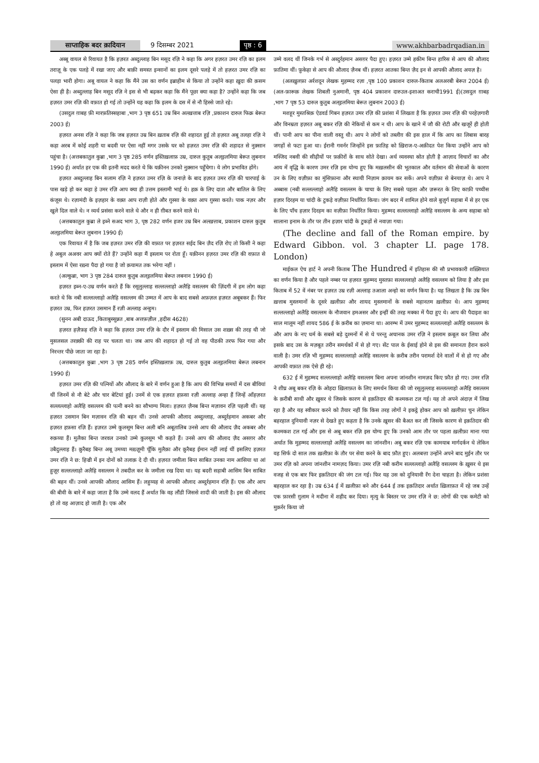साप्ताहिक बदर क़ादियान 9 दिसम्बर 2021 पृष्ठ : 6 www.akhbarbadrqadian.in
अब्बू वायल से रिवायत है कि हज़रत अब्दुल्लाह बिन मसूद रज़ि ने कहा कि अगर हज़रत उमर रज़ि का इलम तराज़ू के एक पलड़े में रखा जाए और बाक़ी समस्त इन्सानों का इलम दूसरे पलड़े में तो हज़रत उमर रज़ि का पलड़ा भारी होगा। अबू वायल ने कहा कि मैंने उस का वर्णन इब्राहीम से किया तो उन्होंने कहा ख़ुदा की क़सम ऐसा ही है। अब्दुल्लाह बिन मसूद रज़ि ने इस से भी बढ़कर कहा कि मैंने पूछा क्या कहा है? उन्होंने कहा कि जब हज़रत उमर रज़ि की वफ़ात हो गई तो उन्होंने यह कहा कि इलम के दस में से नौ हिस्से जाते रहे।
(उसदुल ग़ाबह फ़ी मारफ़तिस्सहाबा ,भाग 3 पृष्ठ 651 उम्र बिन अल्ख़त्ताब रज़ि ,प्रकाशन दारुल फिक्र बेरूत 2003 ई)
हज़रत अनस रज़ि ने कहा कि जब हज़रत उम्र बिन ख़ताब रज़ि की शहादत हुई तो हज़रत अबू तलहा रज़ि ने कहा अरब में कोई शहरी या बदवी घर ऐसा नहीं मगर उसके घर को हज़रत उमर रज़ि की शहादत से नुक़्सान पहुंचा है। (अत्तबकातुल कुब्रा ,भाग 3 पृष्ठ 285 वर्णन इस्तिख़लाफ़ उम्र, दारुल कुतुब अल्इलमिया बेरूत लुबनान 1990 ई) अर्थात हर एक की इतनी मदद करते थे कि यक़ीनन उनको नुक़्सान पहुँचेगा। ये लोग प्रभावित होंगे।
हज़रत अब्दुल्लाह बिन सलाम रज़ि ने हज़रत उमर रज़ि के जनाज़े के बाद हज़रत उमर रज़ि की चारपाई के पास खड़े हो कर कहा हे उमर रज़ि आप क्या ही उत्तम इस्लामी भाई थे। हक़ के लिए दाता और बातिल के लिए कंजूस थे। रज़ामंदी के इज़हार के वक़्त आप राज़ी होते और ग़ुस्सा के वक़्त आप ग़ुस्सा करते। पाक नज़र और खुले दिल वाले थे। न व्यर्थ प्रसंसा करने वाले थे और न ही ग़ीबत करने वाले थे।
(अत्तबकातुल कुब्रा ले इब्ने सअद भाग 3, पृष्ठ 282 वर्णन हजर उम्र बिन अल्ख़त्ताब, प्रकाशन दारुल कुतुब अल्इलमिया बेरूत लुबनान 1990 ई)
एक रिवायत में है कि जब हज़रत उमर रज़ि की वफ़ात पर हज़रत सईद बिन ज़ैद रज़ि रोए तो किसी ने कहा हे अबुल अअवर आप क्यों रोते हैं? उन्होंने कहा मैं इस्लाम पर रोता हूँ। यक़ीनन हज़रत उमर रज़ि की वफ़ात से इस्लाम में ऐसा रख़्ना पैदा हो गया है जो क़यामत तक भरेगा नहीं ।
(अल्कुब्रा, भाग 3 पृष्ठ 284 दारुल कुतुब अल्इलमिया बेरूत लबनान 1990 ई)
हज़रत इब्न-ए-उम्र वर्णन करते हैं कि रसूलुल्लाह सल्लल्लाहो अलैहि वसल्लम की ज़िंदगी में हम लोग कहा करते थे कि नबी सल्लल्लाहो अलैहि वसल्लम की उम्मत में आप के बाद सबसे अफ़ज़ल हज़रत अबूबकर हैं। फिर हज़रत उम्र, फिर हज़रत उसमान हैं रज़ी अल्लाह अन्हुम।
(सुनन अबी दाऊद ,किताबुस्सुन्नत ,बाब अत्तफ़ज़ील ,हदीस 4628)
हज़रत हज़ैफ़ह रज़ि ने कहा कि हज़रत उमर रज़ि के दौर में इस्लाम की मिसाल उस शख़्स की तरह थी जो मुसलसल तरक़्क़ी की राह पर चलता था। जब आप की शहादत हो गई तो वह पीठकी तरफ फिर गया और निरन्तर पीछे जाता जा रहा है।
(अत्तबकातुल कुब्रा ,भाग 3 पृष्ठ 285 वर्णन इस्तिख़लाफ़ उम्र, दारुल कुतुब अल्इलमिया बेरूत लबनान 1990 ई)
हज़रत उमर रज़ि की पत्नियों और औलाद के बारे में वर्णन हुआ है कि आप की विभिन्न समयों में दस बीवियां थीं जिनमें से नौ बेटे और चार बेटियां हुईं। उनमें से एक हज़रत हफ़सा रज़ी अल्लाह अन्हा हैं जिन्हें आँहज़रत सल्लल्लाहो अलैहि वसल्लम की पत्नी बनने का सौभाग्य मिला। हज़रत ज़ैनब बिन्त मज़ावन रज़ि पहली थीं। यह हज़रत उसमान बिन मज़ावन रज़ि की बहन थीं। उनसे आपकी औलाद अब्दुल्लाह, अब्दुर्रहमान अकबर और हज़रत हफ़सा रज़ि हैं। हज़रत उम्मे कुलसूम बिन्त अली बनि अबूतालिब उनसे आप की औलाद ज़ैद अकबर और रुक़य्या हैं। मुलैका बिन्त जरवल उनको उम्मे कुलसूम भी कहते हैं। उनसे आप की औलाद ज़ैद असग़र और उबैदुल्लाह हैं। क़ुरैबह बिन्त अबू उमय्या मख़्ज़ूमी चूँकि मुलैक़ा और क़ुरैबह ईमान नहीं लाई थीं इसलिए हज़रत उमर रज़ि ने छ: हिज्री में इन दोनों को तलाक़ दे दी थी। हज़रत जमीला बिन्त साबित उनका नाम आसिया था आं हुज़ूर सल्लल्लाहो अलैहि वसल्लम ने तबदील कर के जमीला रख दिया था। यह बदरी सहाबी आसिम बिन साबित की बहन थीं। उनसे आपकी औलाद आसिम हैं। लहुय्यह से आपकी औलाद अब्दुर्रहमान रज़ि हैं। एक और आप की बीवी के बारे में कहा जाता है कि उम्मे वलद हैं अर्थात कि वह लौंडी जिससे शादी की जाती है। इस की औलाद हो तो वह आज़ाद हो जाती है। एक और
उम्मे वलद थीं जिनके गर्भ से अब्दुर्रहमान असग़र पैदा हुए। हज़रत उम्मे हकीम बिन्त हारिस से आप की औलाद फ़ातिमा थीं। फ़ुकेहा से आप की औलाद ज़ैनब थीं। हज़रत आतका बिन्त ज़ैद इन से आपकी औलाद अयज़ है।
(अलख़ुलफ़ा अर्रशदून लेखक मुहम्मद रज़ा ,पृष्ठ 100 प्रकाशन दारुल-किताब अलअरबी बेरूत 2004 ई) (अल-फ़ारूक़ लेखक शिबली नुअमानी, पृष्ठ 404 प्रकाशन दारुउल-इशाअत कराची1991 ई)(उसदुल ग़ाबह ,भाग 7 पृष्ठ 53 दारुल कुतुब अल्इलमिया बेरूत लुबनान 2003 ई)
मशहूर मुस्तश्रिक़ ऐडवर्ड गिबन हज़रत उमर रज़ि की प्रशंसा में लिखता है कि हज़रत उमर रज़ि की परहेज़गारी और विनम्रता हज़रत अबू बकर रज़ि की नेकियों से कम न थी। आप के खाने में जौ की रोटी और खजूरें ही होती थीं। पानी आप का पीना वाली वस्तु थी। आप ने लोगों को तब्लीग़ की इस हाल में कि आप का लिबास बारह जगहों से फटा हुआ था। ईरानी गवर्नर जिन्होंने इस फ़ातिह को ख़िराज-ए-अक़ीदत पेश किया उन्होंने आप को मस्जिद नबवी की सीढ़ीयों पर फ़क़ीरों के साथ सोते देखा। अर्थ व्यवस्था स्रोत होती है आज़ाद विचारों का और आय में वृद्धि के कारण उमर रज़ि इस योग्य हुए कि मख़लसीन की भूतकाल और वर्तमान की सेवाओं के कारण उन के लिए वज़ीफ़ा का मुंसिफ़ाना और स्थायी निज़ाम क़ायम कर सकें। अपने वज़ीफ़ा से बेनयाज़ थे। आप ने अब्बास (नबी सल्लल्लाहो अलैहि वसल्लम के चाचा के लिए सबसे पहला और ज़रूरत के लिए काफ़ी पच्चीस हज़ार दिरहम या चांदी के टुकड़े वज़ीफ़ा निर्धारित किया। जंग बदर में शामिल होने वाले बुज़ुर्ग सहाबा में से हर एक के लिए पाँच हज़ार दिरहम का वज़ीफ़ा निर्धारित किया। मुहम्मद सल्लल्लाहो अलैहि वसल्लम के अन्य सहाबा को सालाना इनाम के तौर पर तीन हज़ार चांदी के टुकड़ों से नवाज़ा गया।
(The decline and fall of the Roman empire. by Edward Gibbon. vol. 3 chapter LI. page 178. London)
माईकल ऐच हार्ट ने अपनी किताब The Hundred में इतिहास की सौ प्रभावकारी शख़्सियात का वर्णन किया है और पहले नम्बर पर हज़रत मुहम्मद मुस्तफ़ा सल्लल्लाहो अलैहि वसल्लम को लिया है और इस किताब में 52 वें नंबर पर हज़रत उम्र रज़ी अल्लाह तआला अन्हो का वर्णन किया है। यह लिखता है कि उम्र बिन ख़त्ताब मुस्लमानों के दूसरे ख़लीफ़ा और शायद मुस्लमानों के सबसे महानतम ख़लीफ़ा थे। आप मुहम्मद सल्लल्लाहो अलैहि वसल्लम के नौजवान हमअसर और इन्हीं की तरह मक्का में पैदा हुए थे। आप की पैदाइश का साल मालूम नहीं शायद 586 ई के क़रीब का ज़माना था। आरम्भ में उमर मुहम्मद सल्लल्लाहो अलैहि वसल्लम के और आप के नए धर्म के सबसे बड़े दुश्मनों में से थे परन्तु अचानक उमर रज़ि ने इस्लाम क़बूल कर लिया और इसके बाद उस के मज़बूत तरीन समर्थकों में से हो गए। सेंट पाल के ईसाई होने से इस की समानता हैरान करने वाली है। उमर रज़ि भी मुहम्मद सल्लल्लाहो अलैहि वसल्लम के क़रीब तरीन परामर्श देने वालों में से हो गए और आपकी वफ़ात तक ऐसे ही रहे।
632 ई में मुहम्मद सल्लल्लाहो अलैहि वसल्लम बिना अपना जांनशीन नामज़द किए फ़ौत हो गए। उमर रज़ि ने शीघ्र अबू बकर रज़ि के ओहदा ख़िलाफ़त के लिए समर्थन किया की जो रसूलुल्लाह सल्लल्लाहो अलैहि वसल्लम के क़रीबी साथी और ख़ुसर थे जिसके कारण से इक़तिदार की कश्मकश टल गई। यह तो अपने अंदाज़ में लिख रहा है और यह स्वीकार करने को तैयार नहीं कि किस तरह लोगों ने इकट्ठे होकर आप को ख़लीफ़ा चुन लेकिन बहरहाल दुनियावी नज़र से देखते हुए कहता है कि उनके ख़ुसर की बैअत कर ली जिसके कारण से इक़तिदार की कश्मकश टल गई और इस से अबू बकर रज़ि इस योग्य हुए कि उनको आम तौर पर पहला ख़लीफ़ा माना गया अर्थात कि मुहम्मद सल्लल्लाहो अलैहि वसल्लम का जांनशीन। अबू बकर रज़ि एक कामयाब मार्गदर्कन थे लेकिन वह सिर्फ दो साल तक ख़लीफ़ा के तौर पर सेवा करने के बाद फ़ौत हुए। अलबत्ता उन्होंने अपने बाद मुईन तौर पर उमर रज़ि को अपना जांनशीन नामज़द किया। उमर रज़ि नबी करीम सल्लल्लाहो अलैहि वसल्लम के ख़ुसर थे इस वजह से एक बार फिर इक़तिदार की जंग टल गई। फिर यह उस को दुनियावी रँग देना चाहता है। लेकिन प्रशंसा बहरहाल कर रहा है। उम्र 634 ई में ख़लीफ़ा बने और 644 ई तक इक़तिदार अर्थात ख़िलाफ़त में रहे जब उन्हें एक फ़ारसी ग़ुलाम ने मदीना में शहीद कर दिया। मृत्यु के बिस्तर पर उमर रज़ि ने छ: लोगों की एक कमेटी को मुक़र्रर किया जो